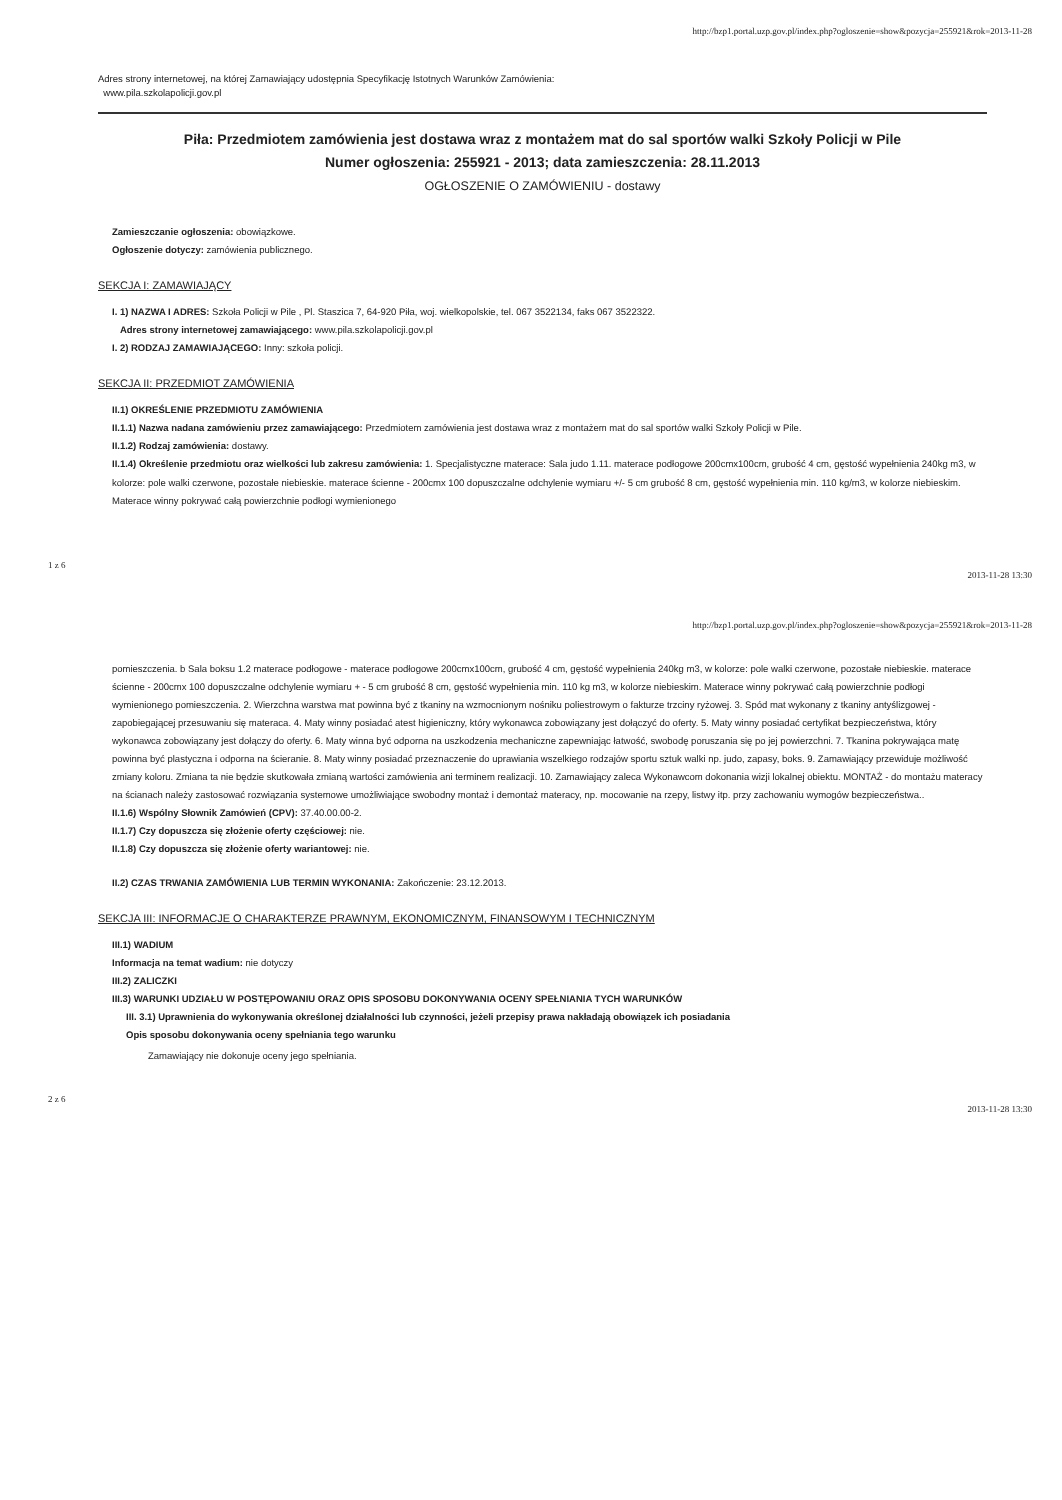http://bzp1.portal.uzp.gov.pl/index.php?ogloszenie=show&pozycja=255921&rok=2013-11-28
Adres strony internetowej, na której Zamawiający udostępnia Specyfikację Istotnych Warunków Zamówienia:
www.pila.szkolapolicji.gov.pl
Piła: Przedmiotem zamówienia jest dostawa wraz z montażem mat do sal sportów walki Szkoły Policji w Pile
Numer ogłoszenia: 255921 - 2013; data zamieszczenia: 28.11.2013
OGŁOSZENIE O ZAMÓWIENIU - dostawy
Zamieszczanie ogłoszenia: obowiązkowe.
Ogłoszenie dotyczy: zamówienia publicznego.
SEKCJA I: ZAMAWIAJĄCY
I. 1) NAZWA I ADRES: Szkoła Policji w Pile , Pl. Staszica 7, 64-920 Piła, woj. wielkopolskie, tel. 067 3522134, faks 067 3522322.
Adres strony internetowej zamawiającego: www.pila.szkolapolicji.gov.pl
I. 2) RODZAJ ZAMAWIAJĄCEGO: Inny: szkoła policji.
SEKCJA II: PRZEDMIOT ZAMÓWIENIA
II.1) OKREŚLENIE PRZEDMIOTU ZAMÓWIENIA
II.1.1) Nazwa nadana zamówieniu przez zamawiającego: Przedmiotem zamówienia jest dostawa wraz z montażem mat do sal sportów walki Szkoły Policji w Pile.
II.1.2) Rodzaj zamówienia: dostawy.
II.1.4) Określenie przedmiotu oraz wielkości lub zakresu zamówienia: 1. Specjalistyczne materace: Sala judo 1.11. materace podłogowe 200cmx100cm, grubość 4 cm, gęstość wypełnienia 240kg m3, w kolorze: pole walki czerwone, pozostałe niebieskie. materace ścienne - 200cmx 100 dopuszczalne odchylenie wymiaru +/- 5 cm grubość 8 cm, gęstość wypełnienia min. 110 kg/m3, w kolorze niebieskim. Materace winny pokrywać całą powierzchnie podłogi wymienionego
1 z 6 2013-11-28 13:30
http://bzp1.portal.uzp.gov.pl/index.php?ogloszenie=show&pozycja=255921&rok=2013-11-28
pomieszczenia. b Sala boksu 1.2 materace podłogowe - materace podłogowe 200cmx100cm, grubość 4 cm, gęstość wypełnienia 240kg m3, w kolorze: pole walki czerwone, pozostałe niebieskie. materace ścienne - 200cmx 100 dopuszczalne odchylenie wymiaru + - 5 cm grubość 8 cm, gęstość wypełnienia min. 110 kg m3, w kolorze niebieskim. Materace winny pokrywać całą powierzchnie podłogi wymienionego pomieszczenia. 2. Wierzchna warstwa mat powinna być z tkaniny na wzmocnionym nośniku poliestrowym o fakturze trzciny ryżowej. 3. Spód mat wykonany z tkaniny antyślizgowej - zapobiegającej przesuwaniu się materaca. 4. Maty winny posiadać atest higieniczny, który wykonawca zobowiązany jest dołączyć do oferty. 5. Maty winny posiadać certyfikat bezpieczeństwa, który wykonawca zobowiązany jest dołączy do oferty. 6. Maty winna być odporna na uszkodzenia mechaniczne zapewniając łatwość, swobodę poruszania się po jej powierzchni. 7. Tkanina pokrywająca matę powinna być plastyczna i odporna na ścieranie. 8. Maty winny posiadać przeznaczenie do uprawiania wszelkiego rodzajów sportu sztuk walki np. judo, zapasy, boks. 9. Zamawiający przewiduje możliwość zmiany koloru. Zmiana ta nie będzie skutkowała zmianą wartości zamówienia ani terminem realizacji. 10. Zamawiający zaleca Wykonawcom dokonania wizji lokalnej obiektu. MONTAŻ - do montażu materacy na ścianach należy zastosować rozwiązania systemowe umożliwiające swobodny montaż i demontaż materacy, np. mocowanie na rzepy, listwy itp. przy zachowaniu wymogów bezpieczeństwa..
II.1.6) Wspólny Słownik Zamówień (CPV): 37.40.00.00-2.
II.1.7) Czy dopuszcza się złożenie oferty częściowej: nie.
II.1.8) Czy dopuszcza się złożenie oferty wariantowej: nie.
II.2) CZAS TRWANIA ZAMÓWIENIA LUB TERMIN WYKONANIA: Zakończenie: 23.12.2013.
SEKCJA III: INFORMACJE O CHARAKTERZE PRAWNYM, EKONOMICZNYM, FINANSOWYM I TECHNICZNYM
III.1) WADIUM
Informacja na temat wadium: nie dotyczy
III.2) ZALICZKI
III.3) WARUNKI UDZIAŁU W POSTĘPOWANIU ORAZ OPIS SPOSOBU DOKONYWANIA OCENY SPEŁNIANIA TYCH WARUNKÓW
III. 3.1) Uprawnienia do wykonywania określonej działalności lub czynności, jeżeli przepisy prawa nakładają obowiązek ich posiadania
Opis sposobu dokonywania oceny spełniania tego warunku
Zamawiający nie dokonuje oceny jego spełniania.
2 z 6 2013-11-28 13:30